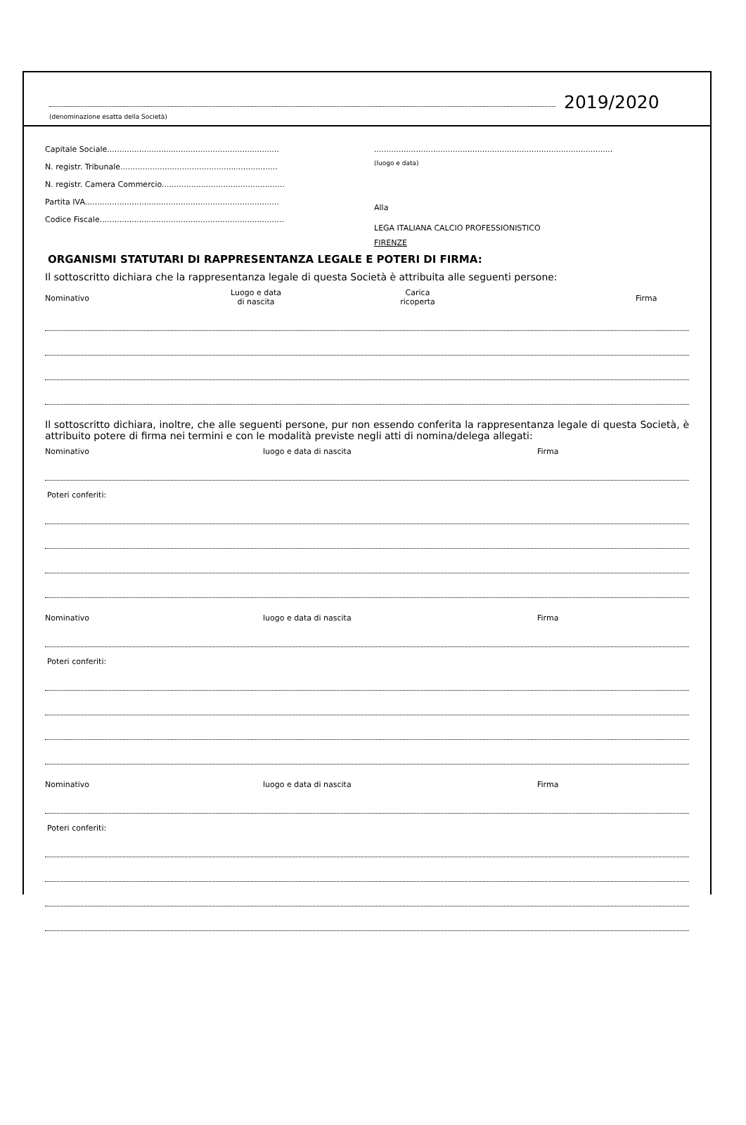(denominazione esatta della Società)
2019/2020
Capitale Sociale......................................................................
N. registr. Tribunale................................................................
N. registr. Camera Commercio..................................................
Partita IVA...............................................................................
Codice Fiscale...........................................................................
.................................................................................................
(luogo e data)
Alla
LEGA ITALIANA CALCIO PROFESSIONISTICO
FIRENZE
ORGANISMI STATUTARI DI RAPPRESENTANZA LEGALE E POTERI DI FIRMA:
Il sottoscritto dichiara che la rappresentanza legale di questa Società è attribuita alle seguenti persone:
Nominativo
Luogo e data
di nascita
Carica
ricoperta
Firma
Il sottoscritto dichiara, inoltre, che alle seguenti persone, pur non essendo conferita la rappresentanza legale di questa Società, è attribuito potere di firma nei termini e con le modalità previste negli atti di nomina/delega allegati:
Nominativo luogo e data di nascita Firma
Poteri conferiti:
Nominativo luogo e data di nascita Firma
Poteri conferiti:
Nominativo luogo e data di nascita Firma
Poteri conferiti: